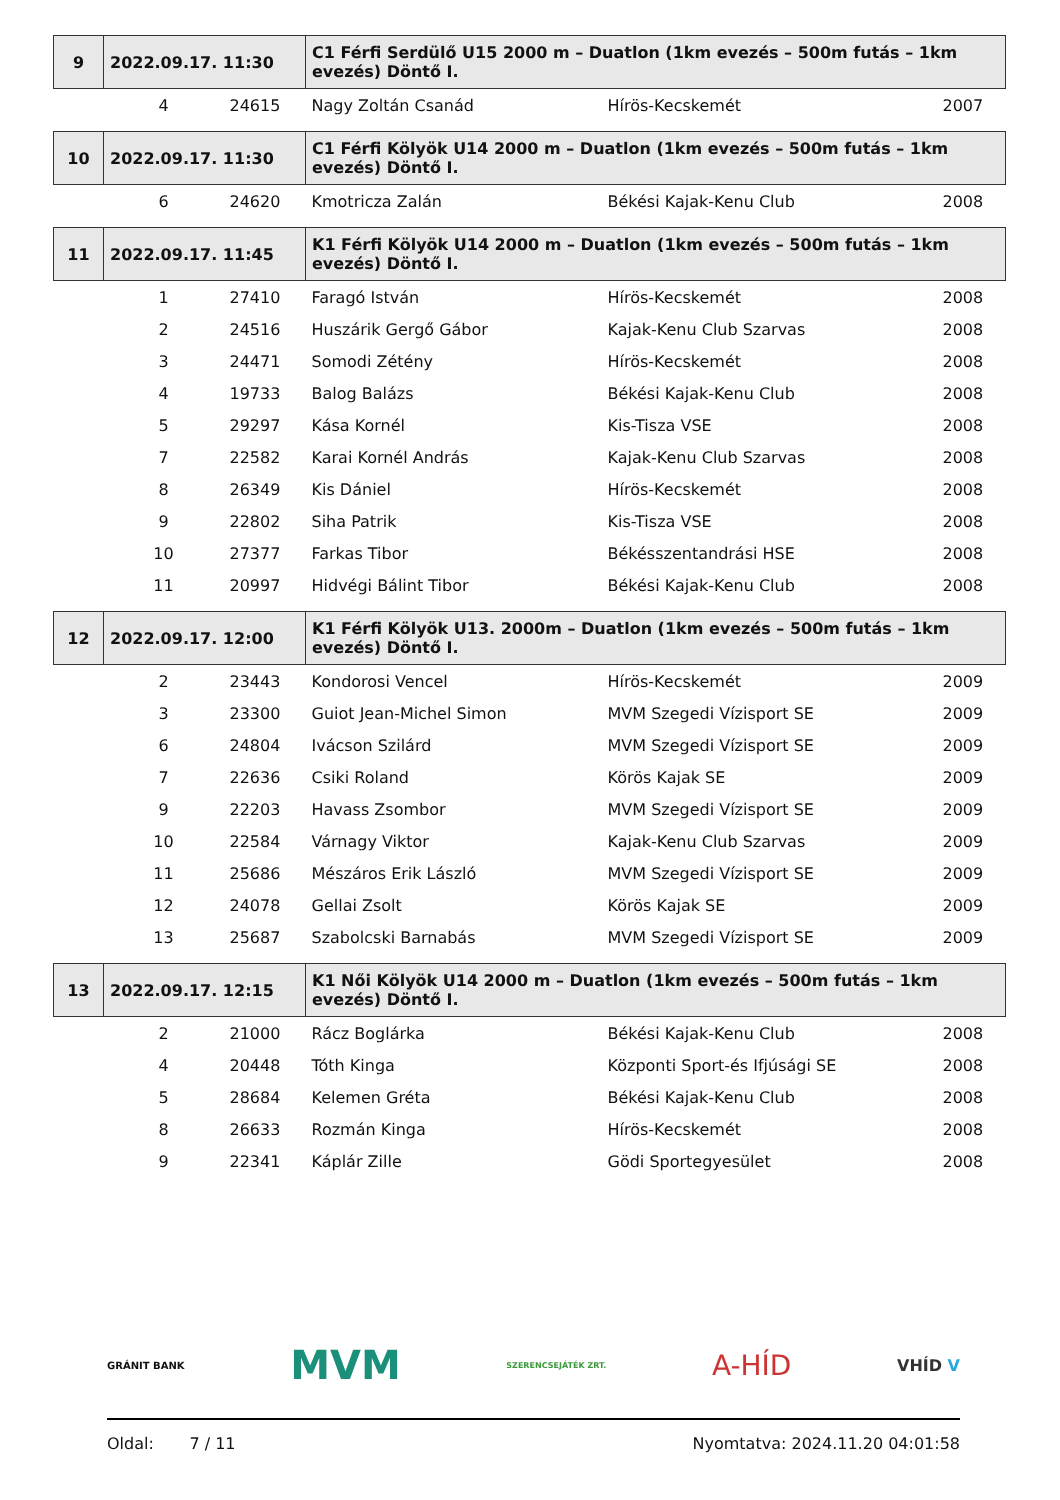| 9 | 2022.09.17. 11:30 | | C1 Férfi Serdülő U15 2000 m – Duatlon (1km evezés – 500m futás – 1km evezés) Döntő I. | | |
| --- | --- | --- | --- | --- | --- |
| | 4 | 24615 | Nagy Zoltán Csanád | Hírös-Kecskemét | 2007 |
| 10 | 2022.09.17. 11:30 | | C1 Férfi Kölyök U14 2000 m – Duatlon (1km evezés – 500m futás – 1km evezés) Döntő I. | | |
| | 6 | 24620 | Kmotricza Zalán | Békési Kajak-Kenu Club | 2008 |
| 11 | 2022.09.17. 11:45 | | K1 Férfi Kölyök U14 2000 m – Duatlon (1km evezés – 500m futás – 1km evezés) Döntő I. | | |
| | 1 | 27410 | Faragó István | Hírös-Kecskemét | 2008 |
| | 2 | 24516 | Huszárik Gergő Gábor | Kajak-Kenu Club Szarvas | 2008 |
| | 3 | 24471 | Somodi Zétény | Hírös-Kecskemét | 2008 |
| | 4 | 19733 | Balog Balázs | Békési Kajak-Kenu Club | 2008 |
| | 5 | 29297 | Kása Kornél | Kis-Tisza VSE | 2008 |
| | 7 | 22582 | Karai Kornél András | Kajak-Kenu Club Szarvas | 2008 |
| | 8 | 26349 | Kis Dániel | Hírös-Kecskemét | 2008 |
| | 9 | 22802 | Siha Patrik | Kis-Tisza VSE | 2008 |
| | 10 | 27377 | Farkas Tibor | Békésszentandrási HSE | 2008 |
| | 11 | 20997 | Hidvégi Bálint Tibor | Békési Kajak-Kenu Club | 2008 |
| 12 | 2022.09.17. 12:00 | | K1 Férfi Kölyök U13. 2000m – Duatlon (1km evezés – 500m futás – 1km evezés) Döntő I. | | |
| | 2 | 23443 | Kondorosi Vencel | Hírös-Kecskemét | 2009 |
| | 3 | 23300 | Guiot Jean-Michel Simon | MVM Szegedi Vízisport SE | 2009 |
| | 6 | 24804 | Ivácson Szilárd | MVM Szegedi Vízisport SE | 2009 |
| | 7 | 22636 | Csiki Roland | Körös Kajak SE | 2009 |
| | 9 | 22203 | Havass Zsombor | MVM Szegedi Vízisport SE | 2009 |
| | 10 | 22584 | Várnagy Viktor | Kajak-Kenu Club Szarvas | 2009 |
| | 11 | 25686 | Mészáros Erik László | MVM Szegedi Vízisport SE | 2009 |
| | 12 | 24078 | Gellai Zsolt | Körös Kajak SE | 2009 |
| | 13 | 25687 | Szabolcski Barnabás | MVM Szegedi Vízisport SE | 2009 |
| 13 | 2022.09.17. 12:15 | | K1 Női Kölyök U14 2000 m – Duatlon (1km evezés – 500m futás – 1km evezés) Döntő I. | | |
| | 2 | 21000 | Rácz Boglárka | Békési Kajak-Kenu Club | 2008 |
| | 4 | 20448 | Tóth Kinga | Központi Sport-és Ifjúsági SE | 2008 |
| | 5 | 28684 | Kelemen Gréta | Békési Kajak-Kenu Club | 2008 |
| | 8 | 26633 | Rozmán Kinga | Hírös-Kecskemét | 2008 |
| | 9 | 22341 | Káplár Zille | Gödi Sportegyesület | 2008 |
GRÁNIT BANK MVM SZERENCSEJÁTÉK ZRT. A-HÍD VHÍD V
Oldal: 7 / 11 Nyomtatva: 2024.11.20 04:01:58